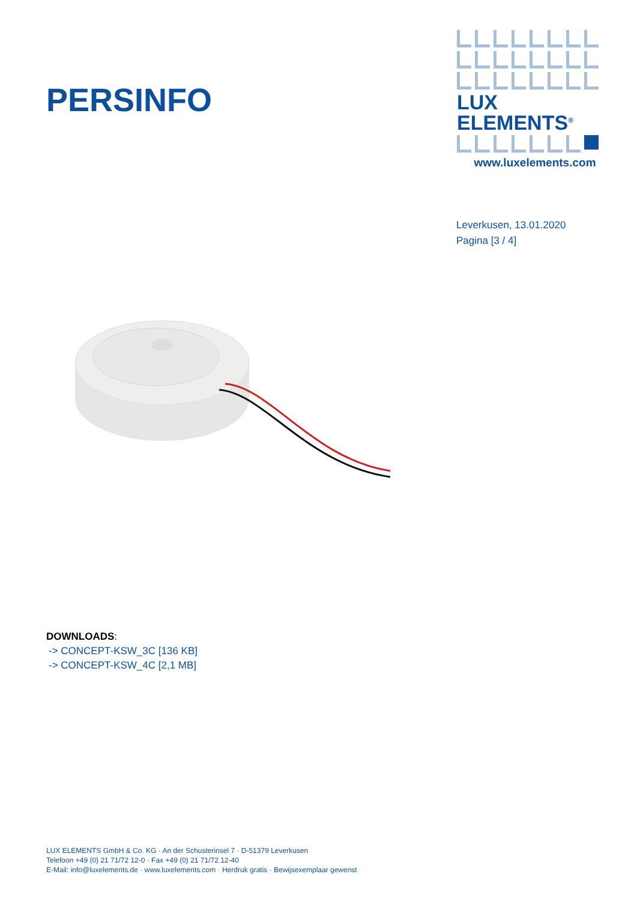PERSINFO
LUX ELEMENTS<sup>®</sup>
www.luxelements.com
Leverkusen, 13.01.2020
Pagina [3 / 4]
DOWNLOADS:
-> CONCEPT-KSW_3C [136 KB]
-> CONCEPT-KSW_4C [2,1 MB]
LUX ELEMENTS GmbH & Co. KG · An der Schusterinsel 7 · D-51379 Leverkusen
Telefoon +49 (0) 21 71/72 12-0 · Fax +49 (0) 21 71/72 12-40
E-Mail: info@luxelements.de · www.luxelements.com · Herdruk gratis · Bewijsexemplaar gewenst